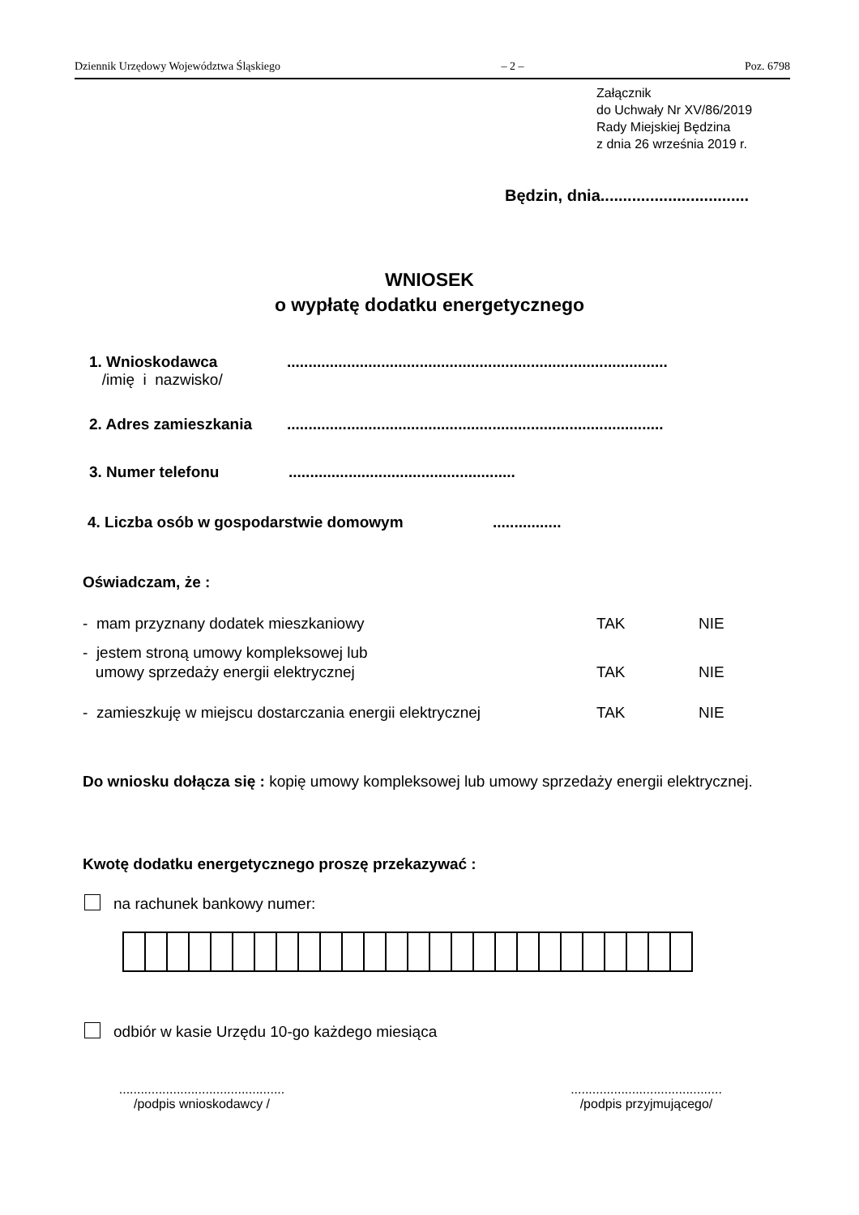Dziennik Urzędowy Województwa Śląskiego – 2 – Poz. 6798
Załącznik
do Uchwały Nr XV/86/2019
Rady Miejskiej Będzina
z dnia 26 września 2019 r.
Będzin, dnia.................................
WNIOSEK
o wypłatę dodatku energetycznego
1. Wnioskodawca
/imię i nazwisko/
.........................................................................................
2. Adres zamieszkania
........................................................................................
3. Numer telefonu
.....................................................
4. Liczba osób w gospodarstwie domowym
................
Oświadczam, że :
- mam przyznany dodatek mieszkaniowy TAK NIE
- jestem stroną umowy kompleksowej lub
umowy sprzedaży energii elektrycznej TAK NIE
- zamieszkuję w miejscu dostarczania energii elektrycznej TAK NIE
Do wniosku dołącza się : kopię umowy kompleksowej lub umowy sprzedaży energii elektrycznej.
Kwotę dodatku energetycznego proszę przekazywać :
na rachunek bankowy numer:
odbiór w kasie Urzędu 10-go każdego miesiąca
..............................................
/podpis wnioskodawcy /
..........................................
/podpis przyjmującego/